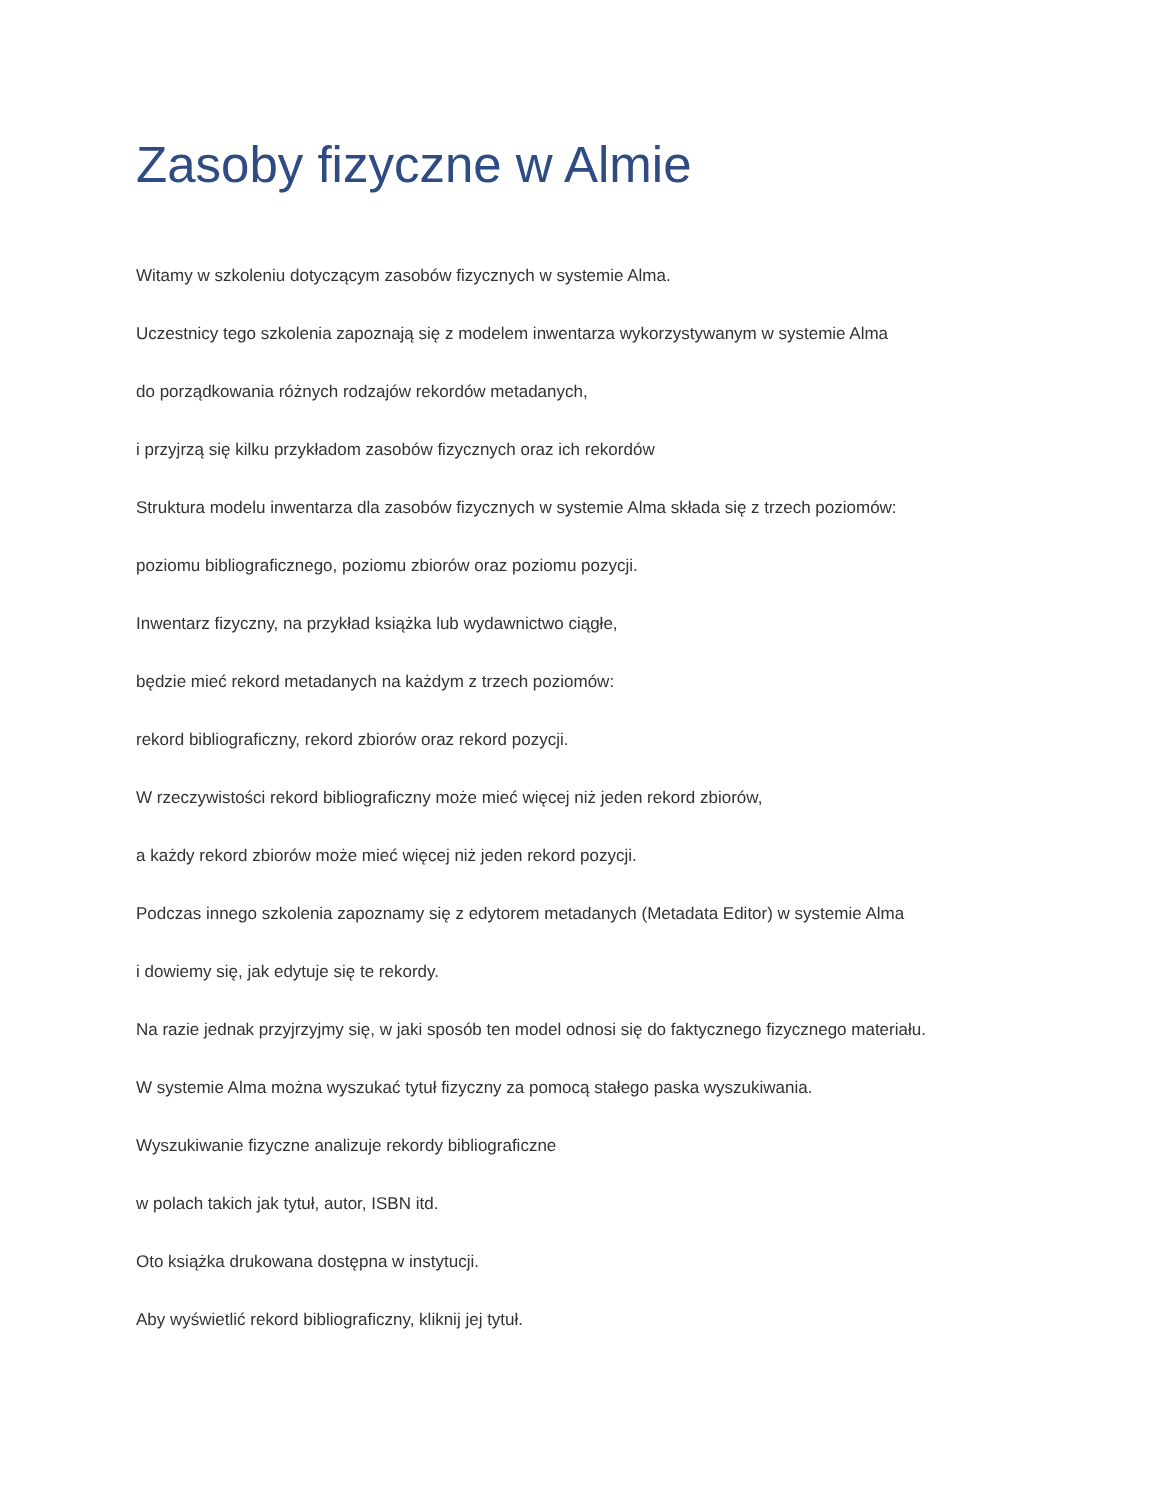Zasoby fizyczne w Almie
Witamy w szkoleniu dotyczącym zasobów fizycznych w systemie Alma.
Uczestnicy tego szkolenia zapoznają się z modelem inwentarza wykorzystywanym w systemie Alma
do porządkowania różnych rodzajów rekordów metadanych,
i przyjrzą się kilku przykładom zasobów fizycznych oraz ich rekordów
Struktura modelu inwentarza dla zasobów fizycznych w systemie Alma składa się z trzech poziomów:
poziomu bibliograficznego, poziomu zbiorów oraz poziomu pozycji.
Inwentarz fizyczny, na przykład książka lub wydawnictwo ciągłe,
będzie mieć rekord metadanych na każdym z trzech poziomów:
rekord bibliograficzny, rekord zbiorów oraz rekord pozycji.
W rzeczywistości rekord bibliograficzny może mieć więcej niż jeden rekord zbiorów,
a każdy rekord zbiorów może mieć więcej niż jeden rekord pozycji.
Podczas innego szkolenia zapoznamy się z edytorem metadanych (Metadata Editor) w systemie Alma
i dowiemy się, jak edytuje się te rekordy.
Na razie jednak przyjrzyjmy się, w jaki sposób ten model odnosi się do faktycznego fizycznego materiału.
W systemie Alma można wyszukać tytuł fizyczny za pomocą stałego paska wyszukiwania.
Wyszukiwanie fizyczne analizuje rekordy bibliograficzne
w polach takich jak tytuł, autor, ISBN itd.
Oto książka drukowana dostępna w instytucji.
Aby wyświetlić rekord bibliograficzny, kliknij jej tytuł.